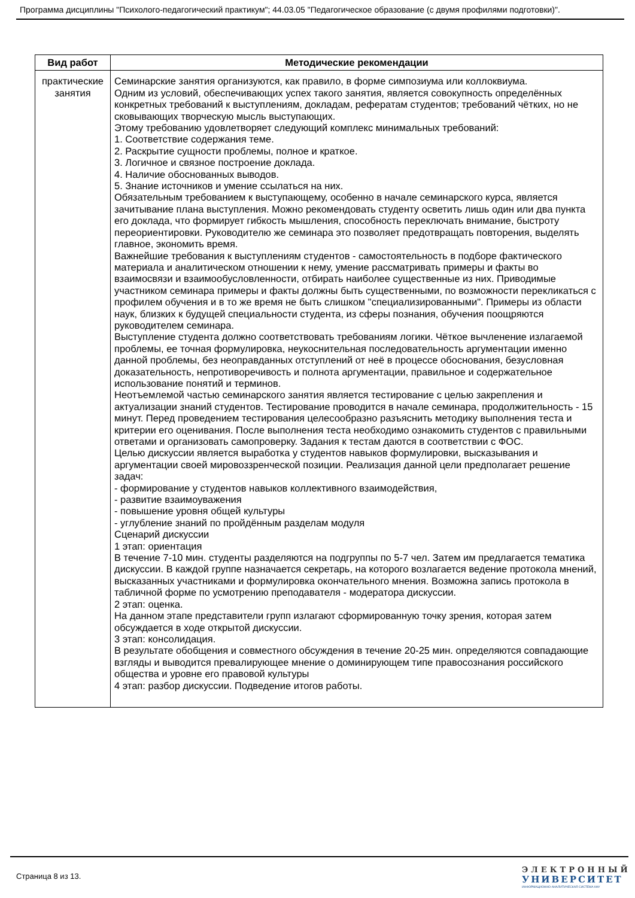Программа дисциплины "Психолого-педагогический практикум"; 44.03.05 "Педагогическое образование (с двумя профилями подготовки)".
| Вид работ | Методические рекомендации |
| --- | --- |
| практические занятия | Семинарские занятия организуются, как правило, в форме симпозиума или коллоквиума. Одним из условий, обеспечивающих успех такого занятия, является совокупность определённых конкретных требований к выступлениям, докладам, рефератам студентов; требований чётких, но не сковывающих творческую мысль выступающих. Этому требованию удовлетворяет следующий комплекс минимальных требований: 1. Соответствие содержания теме. 2. Раскрытие сущности проблемы, полное и краткое. 3. Логичное и связное построение доклада. 4. Наличие обоснованных выводов. 5. Знание источников и умение ссылаться на них. Обязательным требованием к выступающему, особенно в начале семинарского курса, является зачитывание плана выступления. Можно рекомендовать студенту осветить лишь один или два пункта его доклада, что формирует гибкость мышления, способность переключать внимание, быстроту переориентировки. Руководителю же семинара это позволяет предотвращать повторения, выделять главное, экономить время. Важнейшие требования к выступлениям студентов - самостоятельность в подборе фактического материала и аналитическом отношении к нему, умение рассматривать примеры и факты во взаимосвязи и взаимообусловленности, отбирать наиболее существенные из них. Приводимые участником семинара примеры и факты должны быть существенными, по возможности перекликаться с профилем обучения и в то же время не быть слишком "специализированными". Примеры из области наук, близких к будущей специальности студента, из сферы познания, обучения поощряются руководителем семинара. Выступление студента должно соответствовать требованиям логики. Чёткое вычленение излагаемой проблемы, ее точная формулировка, неукоснительная последовательность аргументации именно данной проблемы, без неоправданных отступлений от неё в процессе обоснования, безусловная доказательность, непротиворечивость и полнота аргументации, правильное и содержательное использование понятий и терминов. Неотъемлемой частью семинарского занятия является тестирование с целью закрепления и актуализации знаний студентов. Тестирование проводится в начале семинара, продолжительность - 15 минут. Перед проведением тестирования целесообразно разъяснить методику выполнения теста и критерии его оценивания. После выполнения теста необходимо ознакомить студентов с правильными ответами и организовать самопроверку. Задания к тестам даются в соответствии с ФОС. Целью дискуссии является выработка у студентов навыков формулировки, высказывания и аргументации своей мировоззренческой позиции. Реализация данной цели предполагает решение задач: - формирование у студентов навыков коллективного взаимодействия, - развитие взаимоуважения - повышение уровня общей культуры - углубление знаний по пройдённым разделам модуля Сценарий дискуссии 1 этап: ориентация В течение 7-10 мин. студенты разделяются на подгруппы по 5-7 чел. Затем им предлагается тематика дискуссии. В каждой группе назначается секретарь, на которого возлагается ведение протокола мнений, высказанных участниками и формулировка окончательного мнения. Возможна запись протокола в табличной форме по усмотрению преподавателя - модератора дискуссии. 2 этап: оценка. На данном этапе представители групп излагают сформированную точку зрения, которая затем обсуждается в ходе открытой дискуссии. 3 этап: консолидация. В результате обобщения и совместного обсуждения в течение 20-25 мин. определяются совпадающие взгляды и выводится превалирующее мнение о доминирующем типе правосознания российского общества и уровне его правовой культуры 4 этап: разбор дискуссии. Подведение итогов работы. |
Страница 8 из 13.
ЭЛЕКТРОННЫЙ
УНИВЕРСИТЕТ
ИНФОРМАЦИОННО-АНАЛИТИЧЕСКАЯ СИСТЕМА КФУ